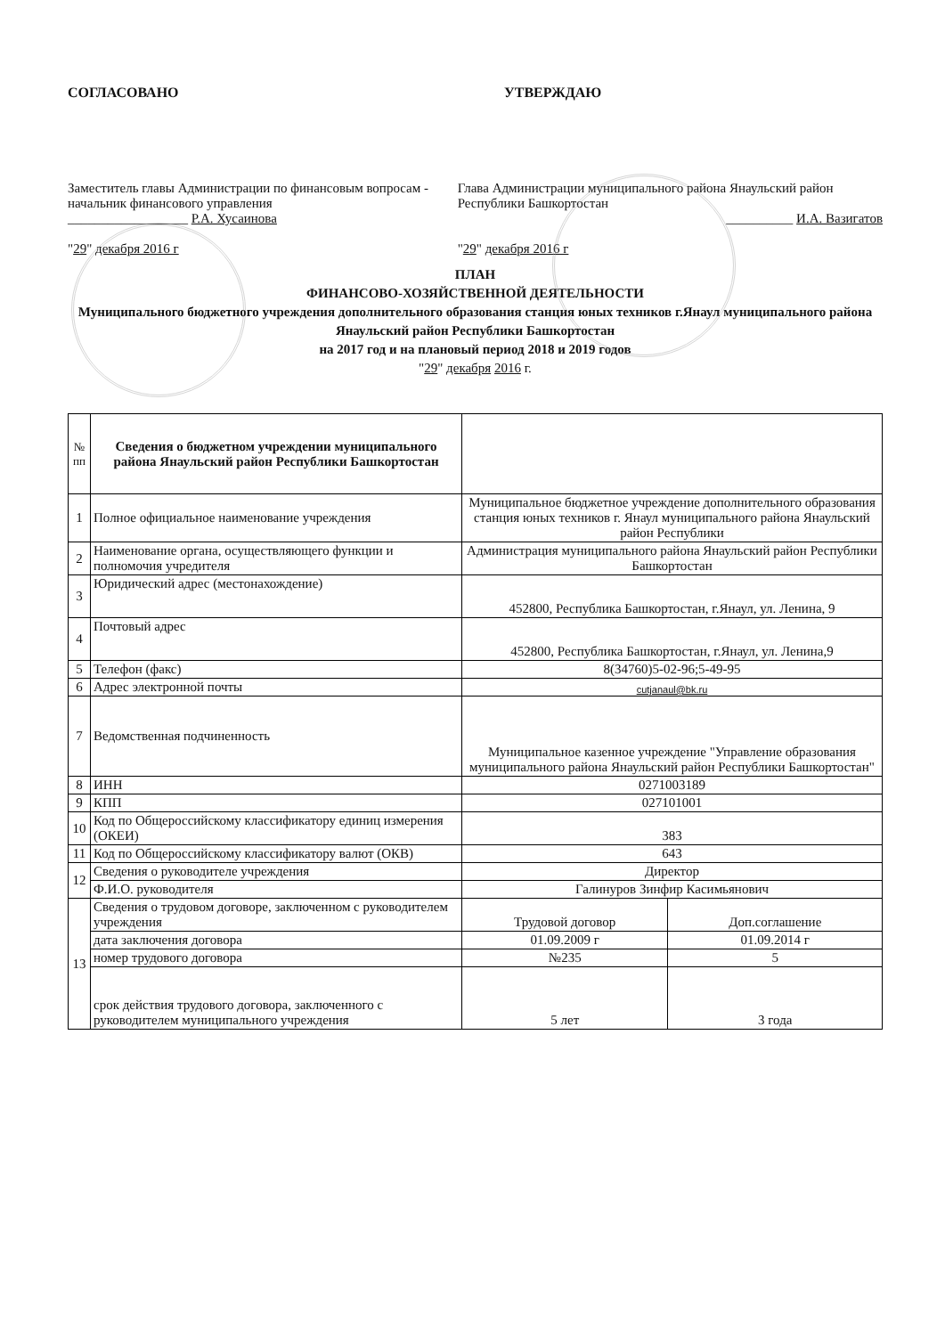СОГЛАСОВАНО УТВЕРЖДАЮ
Заместитель главы Администрации по финансовым вопросам - начальник финансового управления
__________________ Р.А. Хусаинова
"29" декабря 2016 г
Глава Администрации муниципального района Янаульский район Республики Башкортостан
__________ И.А. Вазигатов
"29" декабря 2016 г
ПЛАН
ФИНАНСОВО-ХОЗЯЙСТВЕННОЙ ДЕЯТЕЛЬНОСТИ
Муниципального бюджетного учреждения дополнительного образования станция юных техников г.Янаул муниципального района Янаульский район Республики Башкортостан
на 2017 год и на плановый период 2018 и 2019 годов
"29" декабря 2016 г.
| № пп | Сведения о бюджетном учреждении муниципального района Янаульский район Республики Башкортостан | | |
| --- | --- | --- | --- |
| 1 | Полное официальное наименование учреждения | Муниципальное бюджетное учреждение дополнительного образования станция юных техников г. Янаул муниципального района Янаульский район Республики | |
| 2 | Наименование органа, осуществляющего функции и полномочия учредителя | Администрация муниципального района Янаульский район Республики Башкортостан | |
| 3 | Юридический адрес (местонахождение) | 452800, Республика Башкортостан, г.Янаул, ул. Ленина, 9 | |
| 4 | Почтовый адрес | 452800, Республика Башкортостан, г.Янаул, ул. Ленина,9 | |
| 5 | Телефон (факс) | 8(34760)5-02-96;5-49-95 | |
| 6 | Адрес электронной почты | cutjanaul@bk.ru | |
| 7 | Ведомственная подчиненность | Муниципальное казенное учреждение "Управление образования муниципального района Янаульский район Республики Башкортостан" | |
| 8 | ИНН | 0271003189 | |
| 9 | КПП | 027101001 | |
| 10 | Код по Общероссийскому классификатору единиц измерения (ОКЕИ) | 383 | |
| 11 | Код по Общероссийскому классификатору валют (ОКВ) | 643 | |
| 12 | Сведения о руководителе учреждения | Директор | |
| | Ф.И.О. руководителя | Галинуров Зинфир Касимьянович | |
| 13 | Сведения о трудовом договоре, заключенном с руководителем учреждения | Трудовой договор | Доп.соглашение |
| | дата заключения договора | 01.09.2009 г | 01.09.2014 г |
| | номер трудового договора | №235 | 5 |
| | срок действия трудового договора, заключенного с руководителем муниципального учреждения | 5 лет | 3 года |